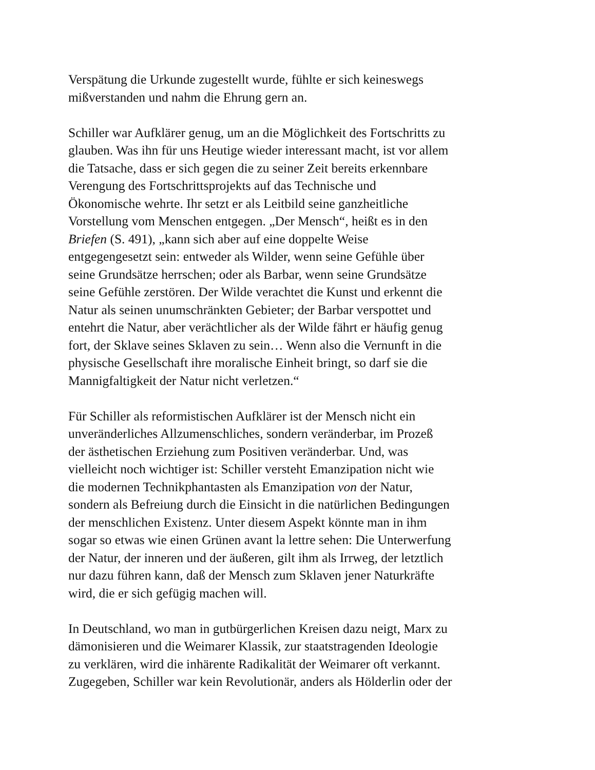Verspätung die Urkunde zugestellt wurde, fühlte er sich keineswegs
mißverstanden und nahm die Ehrung gern an.
Schiller war Aufklärer genug, um an die Möglichkeit des Fortschritts zu
glauben. Was ihn für uns Heutige wieder interessant macht, ist vor allem
die Tatsache, dass er sich gegen die zu seiner Zeit bereits erkennbare
Verengung des Fortschrittsprojekts auf das Technische und
Ökonomische wehrte. Ihr setzt er als Leitbild seine ganzheitliche
Vorstellung vom Menschen entgegen. „Der Mensch“, heißt es in den
Briefen (S. 491), „kann sich aber auf eine doppelte Weise
entgegengesetzt sein: entweder als Wilder, wenn seine Gefühle über
seine Grundsätze herrschen; oder als Barbar, wenn seine Grundsätze
seine Gefühle zerstören. Der Wilde verachtet die Kunst und erkennt die
Natur als seinen unumschränkten Gebieter; der Barbar verspottet und
entehrt die Natur, aber verächtlicher als der Wilde fährt er häufig genug
fort, der Sklave seines Sklaven zu sein… Wenn also die Vernunft in die
physische Gesellschaft ihre moralische Einheit bringt, so darf sie die
Mannigfaltigkeit der Natur nicht verletzen.“
Für Schiller als reformistischen Aufklärer ist der Mensch nicht ein
unveränderliches Allzumenschliches, sondern veränderbar, im Prozeß
der ästhetischen Erziehung zum Positiven veränderbar. Und, was
vielleicht noch wichtiger ist: Schiller versteht Emanzipation nicht wie
die modernen Technikphantasten als Emanzipation von der Natur,
sondern als Befreiung durch die Einsicht in die natürlichen Bedingungen
der menschlichen Existenz. Unter diesem Aspekt könnte man in ihm
sogar so etwas wie einen Grünen avant la lettre sehen: Die Unterwerfung
der Natur, der inneren und der äußeren, gilt ihm als Irrweg, der letztlich
nur dazu führen kann, daß der Mensch zum Sklaven jener Naturkräfte
wird, die er sich gefügig machen will.
In Deutschland, wo man in gutbürgerlichen Kreisen dazu neigt, Marx zu
dämonisieren und die Weimarer Klassik, zur staatstragenden Ideologie
zu verklären, wird die inhärente Radikalität der Weimarer oft verkannt.
Zugegeben, Schiller war kein Revolutionär, anders als Hölderlin oder der